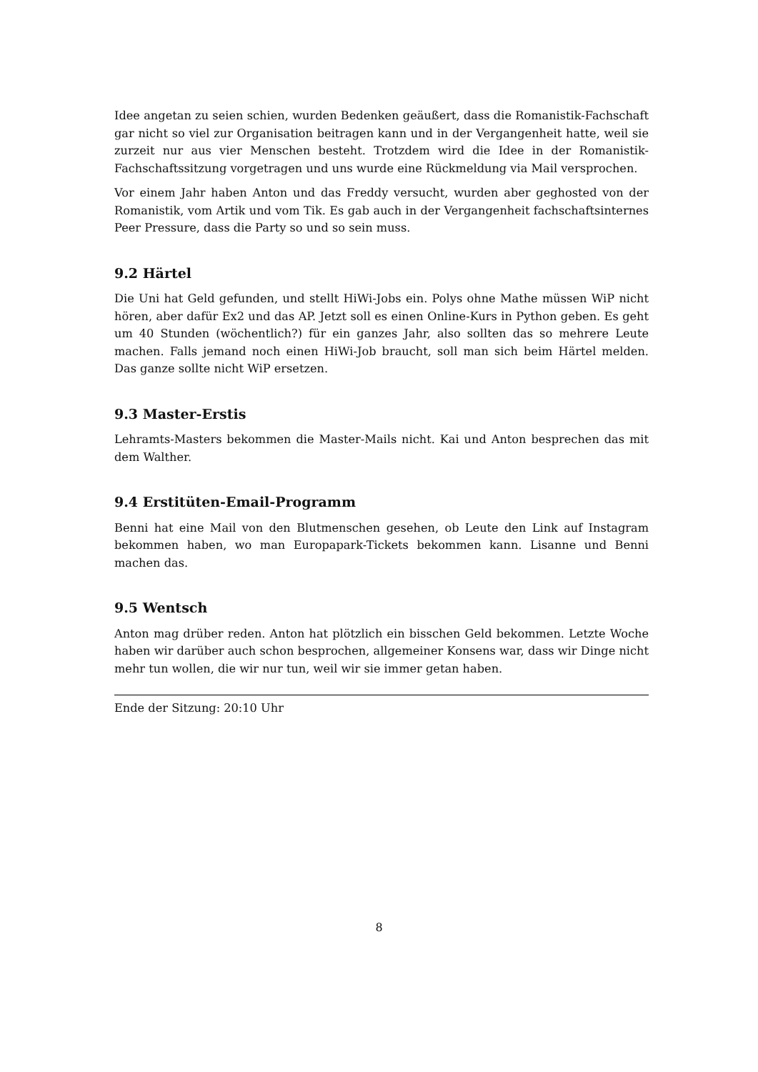Idee angetan zu seien schien, wurden Bedenken geäußert, dass die Romanistik-Fachschaft gar nicht so viel zur Organisation beitragen kann und in der Vergangenheit hatte, weil sie zurzeit nur aus vier Menschen besteht. Trotzdem wird die Idee in der Romanistik-Fachschaftssitzung vorgetragen und uns wurde eine Rückmeldung via Mail versprochen.
Vor einem Jahr haben Anton und das Freddy versucht, wurden aber geghosted von der Romanistik, vom Artik und vom Tik. Es gab auch in der Vergangenheit fachschaftsinternes Peer Pressure, dass die Party so und so sein muss.
9.2 Härtel
Die Uni hat Geld gefunden, und stellt HiWi-Jobs ein. Polys ohne Mathe müssen WiP nicht hören, aber dafür Ex2 und das AP. Jetzt soll es einen Online-Kurs in Python geben. Es geht um 40 Stunden (wöchentlich?) für ein ganzes Jahr, also sollten das so mehrere Leute machen. Falls jemand noch einen HiWi-Job braucht, soll man sich beim Härtel melden. Das ganze sollte nicht WiP ersetzen.
9.3 Master-Erstis
Lehramts-Masters bekommen die Master-Mails nicht. Kai und Anton besprechen das mit dem Walther.
9.4 Erstitüten-Email-Programm
Benni hat eine Mail von den Blutmenschen gesehen, ob Leute den Link auf Instagram bekommen haben, wo man Europapark-Tickets bekommen kann. Lisanne und Benni machen das.
9.5 Wentsch
Anton mag drüber reden. Anton hat plötzlich ein bisschen Geld bekommen. Letzte Woche haben wir darüber auch schon besprochen, allgemeiner Konsens war, dass wir Dinge nicht mehr tun wollen, die wir nur tun, weil wir sie immer getan haben.
Ende der Sitzung: 20:10 Uhr
8